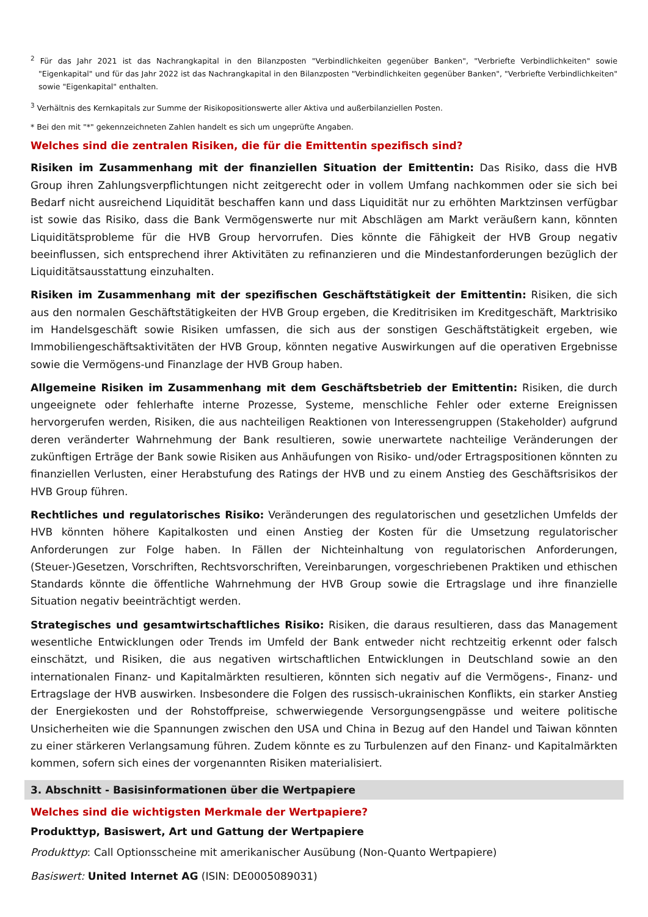<sup>2</sup> Für das Jahr 2021 ist das Nachrangkapital in den Bilanzposten "Verbindlichkeiten gegenüber Banken", "Verbriefte Verbindlichkeiten" sowie "Eigenkapital" und für das Jahr 2022 ist das Nachrangkapital in den Bilanzposten "Verbindlichkeiten gegenüber Banken", "Verbriefte Verbindlichkeiten" sowie "Eigenkapital" enthalten.
<sup>3</sup> Verhältnis des Kernkapitals zur Summe der Risikopositionswerte aller Aktiva und außerbilanziellen Posten.
* Bei den mit "*" gekennzeichneten Zahlen handelt es sich um ungeprüfte Angaben.
Welches sind die zentralen Risiken, die für die Emittentin spezifisch sind?
Risiken im Zusammenhang mit der finanziellen Situation der Emittentin: Das Risiko, dass die HVB Group ihren Zahlungsverpflichtungen nicht zeitgerecht oder in vollem Umfang nachkommen oder sie sich bei Bedarf nicht ausreichend Liquidität beschaffen kann und dass Liquidität nur zu erhöhten Marktzinsen verfügbar ist sowie das Risiko, dass die Bank Vermögenswerte nur mit Abschlägen am Markt veräußern kann, könnten Liquiditätsprobleme für die HVB Group hervorrufen. Dies könnte die Fähigkeit der HVB Group negativ beeinflussen, sich entsprechend ihrer Aktivitäten zu refinanzieren und die Mindestanforderungen bezüglich der Liquiditätsausstattung einzuhalten.
Risiken im Zusammenhang mit der spezifischen Geschäftstätigkeit der Emittentin: Risiken, die sich aus den normalen Geschäftstätigkeiten der HVB Group ergeben, die Kreditrisiken im Kreditgeschäft, Marktrisiko im Handelsgeschäft sowie Risiken umfassen, die sich aus der sonstigen Geschäftstätigkeit ergeben, wie Immobiliengeschäftsaktivitäten der HVB Group, könnten negative Auswirkungen auf die operativen Ergebnisse sowie die Vermögens-und Finanzlage der HVB Group haben.
Allgemeine Risiken im Zusammenhang mit dem Geschäftsbetrieb der Emittentin: Risiken, die durch ungeeignete oder fehlerhafte interne Prozesse, Systeme, menschliche Fehler oder externe Ereignissen hervorgerufen werden, Risiken, die aus nachteiligen Reaktionen von Interessengruppen (Stakeholder) aufgrund deren veränderter Wahrnehmung der Bank resultieren, sowie unerwartete nachteilige Veränderungen der zukünftigen Erträge der Bank sowie Risiken aus Anhäufungen von Risiko- und/oder Ertragspositionen könnten zu finanziellen Verlusten, einer Herabstufung des Ratings der HVB und zu einem Anstieg des Geschäftsrisikos der HVB Group führen.
Rechtliches und regulatorisches Risiko: Veränderungen des regulatorischen und gesetzlichen Umfelds der HVB könnten höhere Kapitalkosten und einen Anstieg der Kosten für die Umsetzung regulatorischer Anforderungen zur Folge haben. In Fällen der Nichteinhaltung von regulatorischen Anforderungen, (Steuer-)Gesetzen, Vorschriften, Rechtsvorschriften, Vereinbarungen, vorgeschriebenen Praktiken und ethischen Standards könnte die öffentliche Wahrnehmung der HVB Group sowie die Ertragslage und ihre finanzielle Situation negativ beeinträchtigt werden.
Strategisches und gesamtwirtschaftliches Risiko: Risiken, die daraus resultieren, dass das Management wesentliche Entwicklungen oder Trends im Umfeld der Bank entweder nicht rechtzeitig erkennt oder falsch einschätzt, und Risiken, die aus negativen wirtschaftlichen Entwicklungen in Deutschland sowie an den internationalen Finanz- und Kapitalmärkten resultieren, könnten sich negativ auf die Vermögens-, Finanz- und Ertragslage der HVB auswirken. Insbesondere die Folgen des russisch-ukrainischen Konflikts, ein starker Anstieg der Energiekosten und der Rohstoffpreise, schwerwiegende Versorgungsengpässe und weitere politische Unsicherheiten wie die Spannungen zwischen den USA und China in Bezug auf den Handel und Taiwan könnten zu einer stärkeren Verlangsamung führen. Zudem könnte es zu Turbulenzen auf den Finanz- und Kapitalmärkten kommen, sofern sich eines der vorgenannten Risiken materialisiert.
3. Abschnitt - Basisinformationen über die Wertpapiere
Welches sind die wichtigsten Merkmale der Wertpapiere?
Produkttyp, Basiswert, Art und Gattung der Wertpapiere
Produkttyp: Call Optionsscheine mit amerikanischer Ausübung (Non-Quanto Wertpapiere)
Basiswert: United Internet AG (ISIN: DE0005089031)